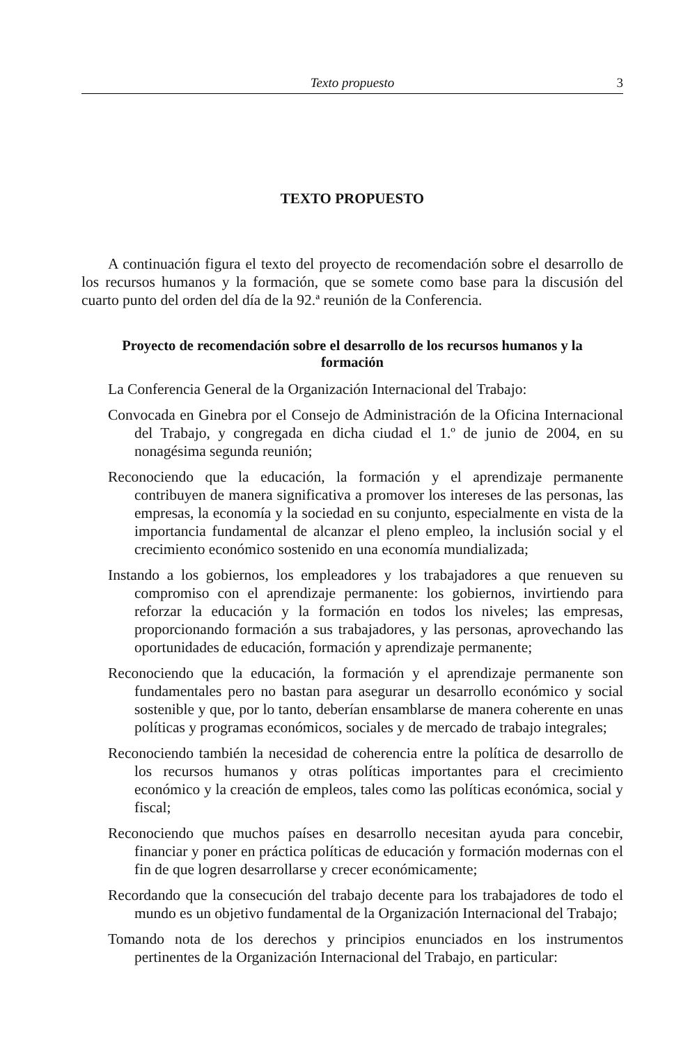Texto propuesto
3
TEXTO PROPUESTO
A continuación figura el texto del proyecto de recomendación sobre el desarrollo de los recursos humanos y la formación, que se somete como base para la discusión del cuarto punto del orden del día de la 92.ª reunión de la Conferencia.
Proyecto de recomendación sobre el desarrollo de los recursos humanos y la formación
La Conferencia General de la Organización Internacional del Trabajo:
Convocada en Ginebra por el Consejo de Administración de la Oficina Internacional del Trabajo, y congregada en dicha ciudad el 1.º de junio de 2004, en su nonagésima segunda reunión;
Reconociendo que la educación, la formación y el aprendizaje permanente contribuyen de manera significativa a promover los intereses de las personas, las empresas, la economía y la sociedad en su conjunto, especialmente en vista de la importancia fundamental de alcanzar el pleno empleo, la inclusión social y el crecimiento económico sostenido en una economía mundializada;
Instando a los gobiernos, los empleadores y los trabajadores a que renueven su compromiso con el aprendizaje permanente: los gobiernos, invirtiendo para reforzar la educación y la formación en todos los niveles; las empresas, proporcionando formación a sus trabajadores, y las personas, aprovechando las oportunidades de educación, formación y aprendizaje permanente;
Reconociendo que la educación, la formación y el aprendizaje permanente son fundamentales pero no bastan para asegurar un desarrollo económico y social sostenible y que, por lo tanto, deberían ensamblarse de manera coherente en unas políticas y programas económicos, sociales y de mercado de trabajo integrales;
Reconociendo también la necesidad de coherencia entre la política de desarrollo de los recursos humanos y otras políticas importantes para el crecimiento económico y la creación de empleos, tales como las políticas económica, social y fiscal;
Reconociendo que muchos países en desarrollo necesitan ayuda para concebir, financiar y poner en práctica políticas de educación y formación modernas con el fin de que logren desarrollarse y crecer económicamente;
Recordando que la consecución del trabajo decente para los trabajadores de todo el mundo es un objetivo fundamental de la Organización Internacional del Trabajo;
Tomando nota de los derechos y principios enunciados en los instrumentos pertinentes de la Organización Internacional del Trabajo, en particular: